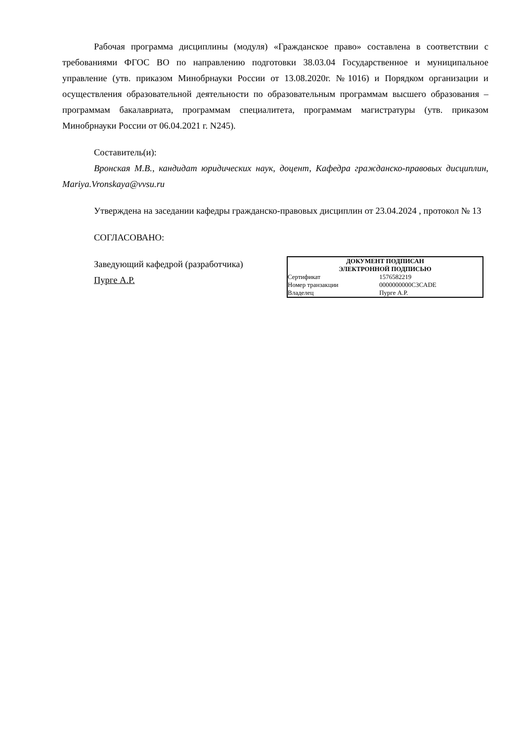Рабочая программа дисциплины (модуля) «Гражданское право» составлена в соответствии с требованиями ФГОС ВО по направлению подготовки 38.03.04 Государственное и муниципальное управление (утв. приказом Минобрнауки России от 13.08.2020г. №1016) и Порядком организации и осуществления образовательной деятельности по образовательным программам высшего образования – программам бакалавриата, программам специалитета, программам магистратуры (утв. приказом Минобрнауки России от 06.04.2021 г. N245).
Составитель(и):
Вронская М.В., кандидат юридических наук, доцент, Кафедра гражданско-правовых дисциплин, Mariya.Vronskaya@vvsu.ru
Утверждена на заседании кафедры гражданско-правовых дисциплин от 23.04.2024 , протокол № 13
СОГЛАСОВАНО:
Заведующий кафедрой (разработчика)
Пурге А.Р.
ДОКУМЕНТ ПОДПИСАН
ЭЛЕКТРОННОЙ ПОДПИСЬЮ
| Сертификат | 1576582219 |
| Номер транзакции | 0000000000C3CADE |
| Владелец | Пурге А.Р. |